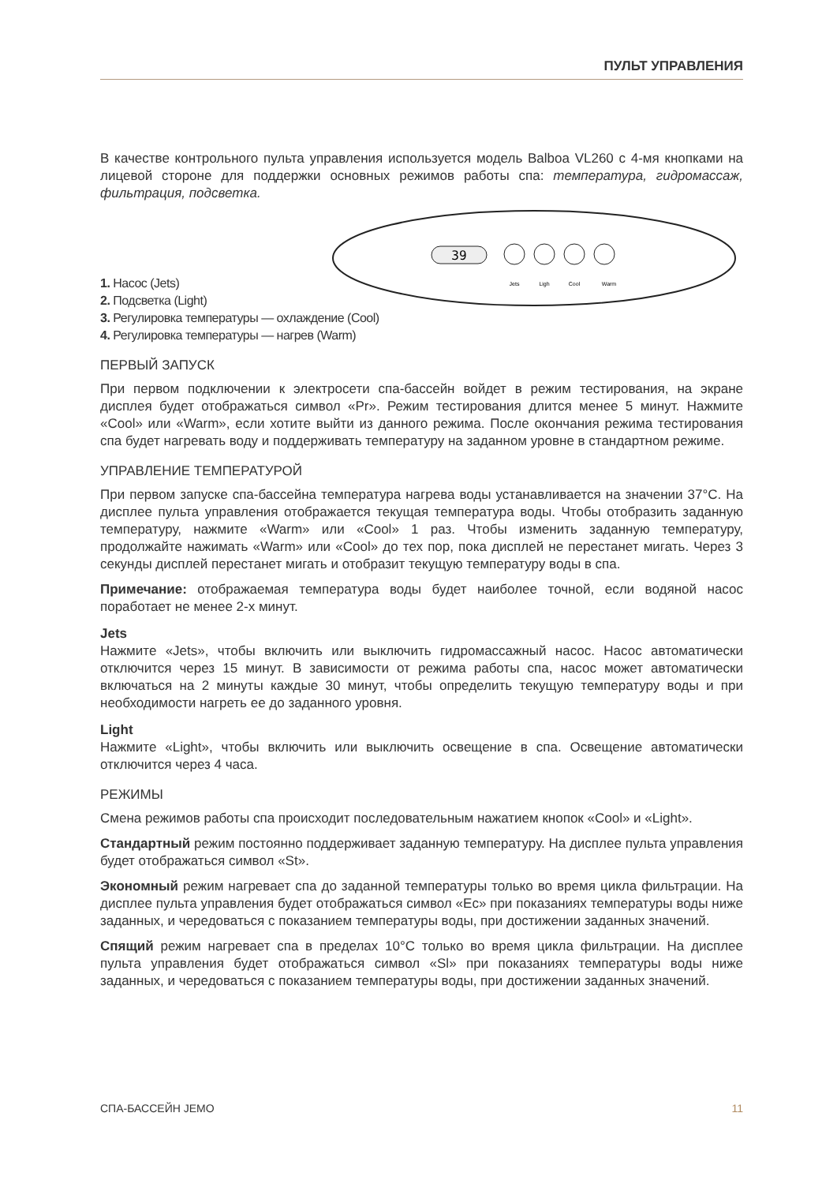ПУЛЬТ УПРАВЛЕНИЯ
В качестве контрольного пульта управления используется модель Balboa VL260 с 4-мя кнопками на лицевой стороне для поддержки основных режимов работы спа: температура, гидромассаж, фильтрация, подсветка.
39
Jets
Ligh
Cool
Warm
1. Насос (Jets)
2. Подсветка (Light)
3. Регулировка температуры — охлаждение (Cool)
4. Регулировка температуры — нагрев (Warm)
ПЕРВЫЙ ЗАПУСК
При первом подключении к электросети спа-бассейн войдет в режим тестирования, на экране дисплея будет отображаться символ «Pr». Режим тестирования длится менее 5 минут. Нажмите «Cool» или «Warm», если хотите выйти из данного режима. После окончания режима тестирования спа будет нагревать воду и поддерживать температуру на заданном уровне в стандартном режиме.
УПРАВЛЕНИЕ ТЕМПЕРАТУРОЙ
При первом запуске спа-бассейна температура нагрева воды устанавливается на значении 37°С. На дисплее пульта управления отображается текущая температура воды. Чтобы отобразить заданную температуру, нажмите «Warm» или «Cool» 1 раз. Чтобы изменить заданную температуру, продолжайте нажимать «Warm» или «Cool» до тех пор, пока дисплей не перестанет мигать. Через 3 секунды дисплей перестанет мигать и отобразит текущую температуру воды в спа.
Примечание: отображаемая температура воды будет наиболее точной, если водяной насос поработает не менее 2-х минут.
Jets
Нажмите «Jets», чтобы включить или выключить гидромассажный насос. Насос автоматически отключится через 15 минут. В зависимости от режима работы спа, насос может автоматически включаться на 2 минуты каждые 30 минут, чтобы определить текущую температуру воды и при необходимости нагреть ее до заданного уровня.
Light
Нажмите «Light», чтобы включить или выключить освещение в спа. Освещение автоматически отключится через 4 часа.
РЕЖИМЫ
Смена режимов работы спа происходит последовательным нажатием кнопок «Cool» и «Light».
Стандартный режим постоянно поддерживает заданную температуру. На дисплее пульта управления будет отображаться символ «St».
Экономный режим нагревает спа до заданной температуры только во время цикла фильтрации. На дисплее пульта управления будет отображаться символ «Ec» при показаниях температуры воды ниже заданных, и чередоваться с показанием температуры воды, при достижении заданных значений.
Спящий режим нагревает спа в пределах 10°С только во время цикла фильтрации. На дисплее пульта управления будет отображаться символ «Sl» при показаниях температуры воды ниже заданных, и чередоваться с показанием температуры воды, при достижении заданных значений.
СПА-БАССЕЙН JEMO 11